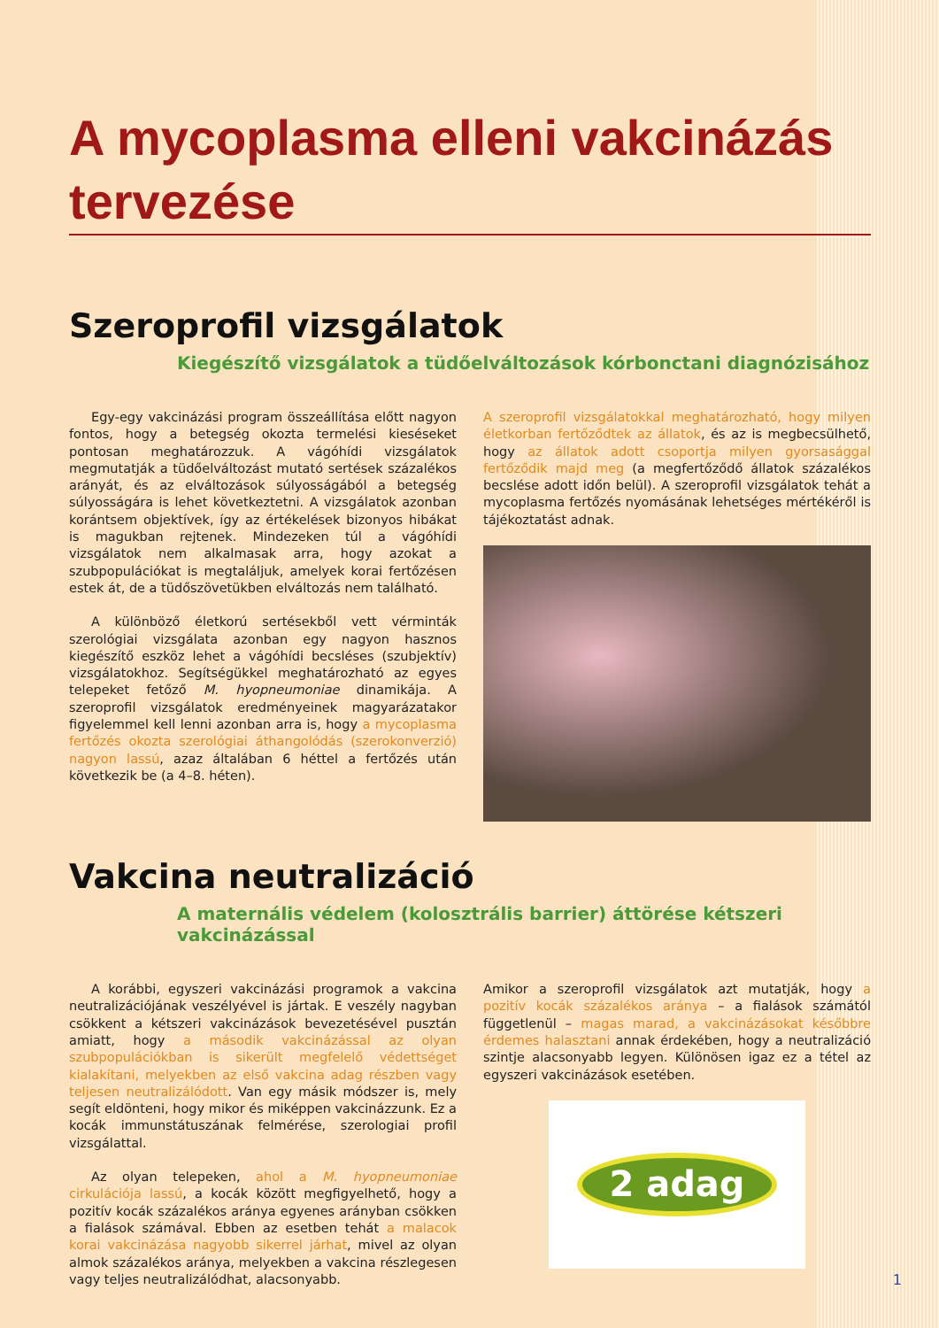A mycoplasma elleni vakcinázás tervezése
Szeroprofil vizsgálatok
Kiegészítő vizsgálatok a tüdőelváltozások kórbonctani diagnózisához
Egy-egy vakcinázási program összeállítása előtt nagyon fontos, hogy a betegség okozta termelési kieséseket pontosan meghatározzuk. A vágóhídi vizsgálatok megmutatják a tüdőelváltozást mutató sertések százalékos arányát, és az elváltozások súlyosságából a betegség súlyosságára is lehet következtetni. A vizsgálatok azonban korántsem objektívek, így az értékelések bizonyos hibákat is magukban rejtenek. Mindezeken túl a vágóhídi vizsgálatok nem alkalmasak arra, hogy azokat a szubpopulációkat is megtaláljuk, amelyek korai fertőzésen estek át, de a tüdőszövetükben elváltozás nem található.
A különböző életkorú sertésekből vett vérminták szerológiai vizsgálata azonban egy nagyon hasznos kiegészítő eszköz lehet a vágóhídi becsléses (szubjektív) vizsgálatokhoz. Segítségükkel meghatározható az egyes telepeket fetőző M. hyopneumoniae dinamikája. A szeroprofil vizsgálatok eredményeinek magyarázatakor figyelemmel kell lenni azonban arra is, hogy a mycoplasma fertőzés okozta szerológiai áthangolódás (szerokonverzió) nagyon lassú, azaz általában 6 héttel a fertőzés után következik be (a 4–8. héten).
A szeroprofil vizsgálatokkal meghatározható, hogy milyen életkorban fertőződtek az állatok, és az is megbecsülhető, hogy az állatok adott csoportja milyen gyorsasággal fertőződik majd meg (a megfertőződő állatok százalékos becslése adott időn belül). A szeroprofil vizsgálatok tehát a mycoplasma fertőzés nyomásának lehetséges mértékéről is tájékoztatást adnak.
Vakcina neutralizáció
A maternális védelem (kolosztrális barrier) áttörése kétszeri vakcinázással
A korábbi, egyszeri vakcinázási programok a vakcina neutralizációjának veszélyével is jártak. E veszély nagyban csökkent a kétszeri vakcinázások bevezetésével pusztán amiatt, hogy a második vakcinázással az olyan szubpopulációkban is sikerült megfelelő védettséget kialakítani, melyekben az első vakcina adag részben vagy teljesen neutralizálódott. Van egy másik módszer is, mely segít eldönteni, hogy mikor és miképpen vakcinázzunk. Ez a kocák immunstátuszának felmérése, szerologiai profil vizsgálattal.
Az olyan telepeken, ahol a M. hyopneumoniae cirkulációja lassú, a kocák között megfigyelhető, hogy a pozitív kocák százalékos aránya egyenes arányban csökken a fialások számával. Ebben az esetben tehát a malacok korai vakcinázása nagyobb sikerrel járhat, mivel az olyan almok százalékos aránya, melyekben a vakcina részlegesen vagy teljes neutralizálódhat, alacsonyabb.
Amikor a szeroprofil vizsgálatok azt mutatják, hogy a pozitív kocák százalékos aránya – a fialások számától függetlenül – magas marad, a vakcinázásokat későbbre érdemes halasztani annak érdekében, hogy a neutralizáció szintje alacsonyabb legyen. Különösen igaz ez a tétel az egyszeri vakcinázások esetében.
2 adag
1